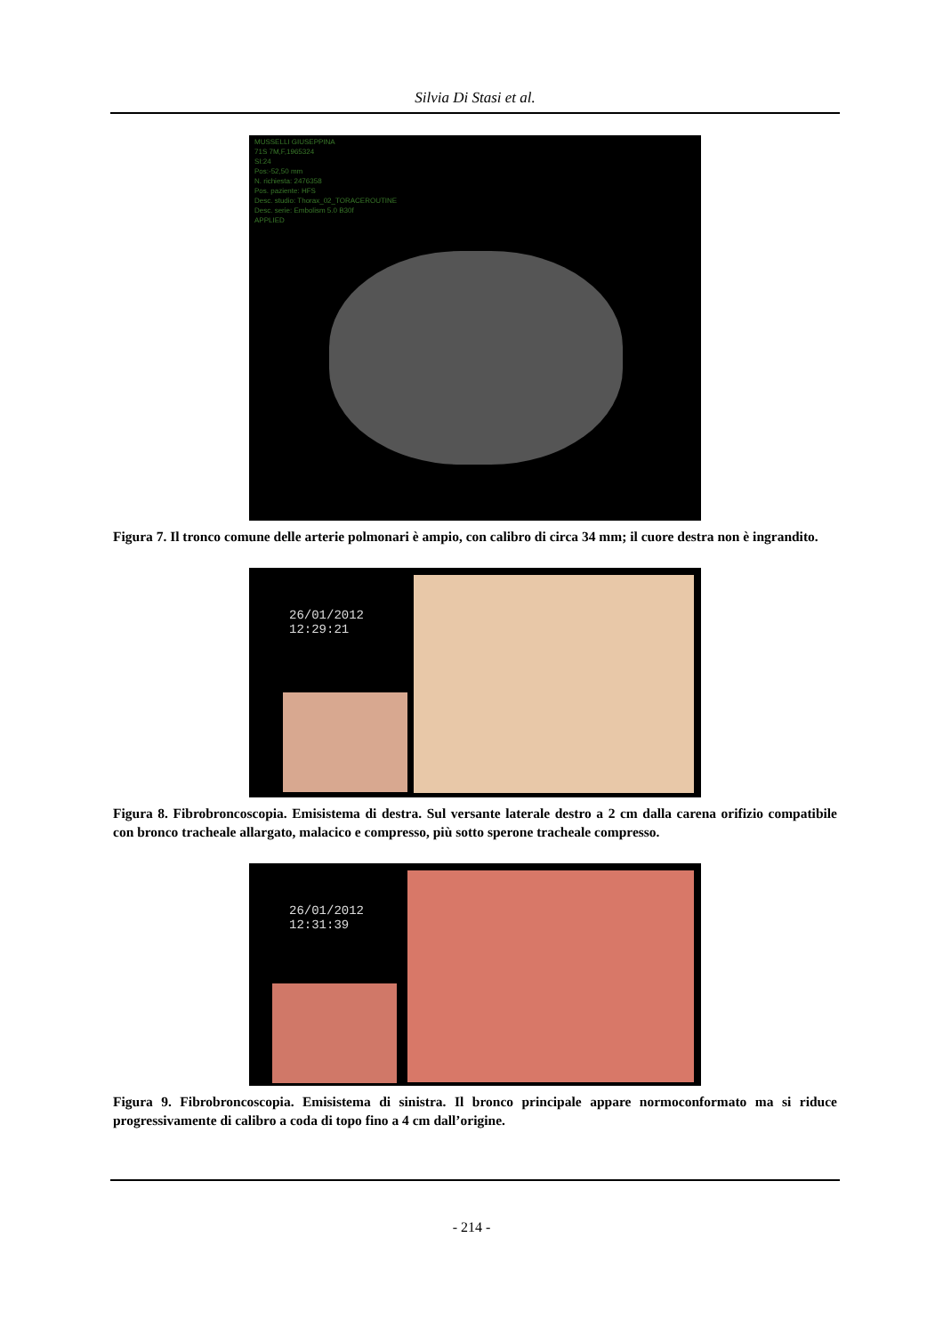Silvia Di Stasi et al.
MUSSELLI GIUSEPPINA
71S 7M,F,1965324
SI:24
Pos:-52,50 mm
N. richiesta: 2476358
Pos. paziente: HFS
Desc. studio: Thorax_02_TORACEROUTINE
Desc. serie: Embolism 5.0 B30f
APPLIED
Figura 7. Il tronco comune delle arterie polmonari è ampio, con calibro di circa 34 mm; il cuore destra non è ingrandito.
26/01/2012
12:29:21
Figura 8. Fibrobroncoscopia. Emisistema di destra. Sul versante laterale destro a 2 cm dalla carena orifizio compatibile con bronco tracheale allargato, malacico e compresso, più sotto sperone tracheale compresso.
26/01/2012
12:31:39
Figura 9. Fibrobroncoscopia. Emisistema di sinistra. Il bronco principale appare normoconformato ma si riduce progressivamente di calibro a coda di topo fino a 4 cm dall’origine.
- 214 -